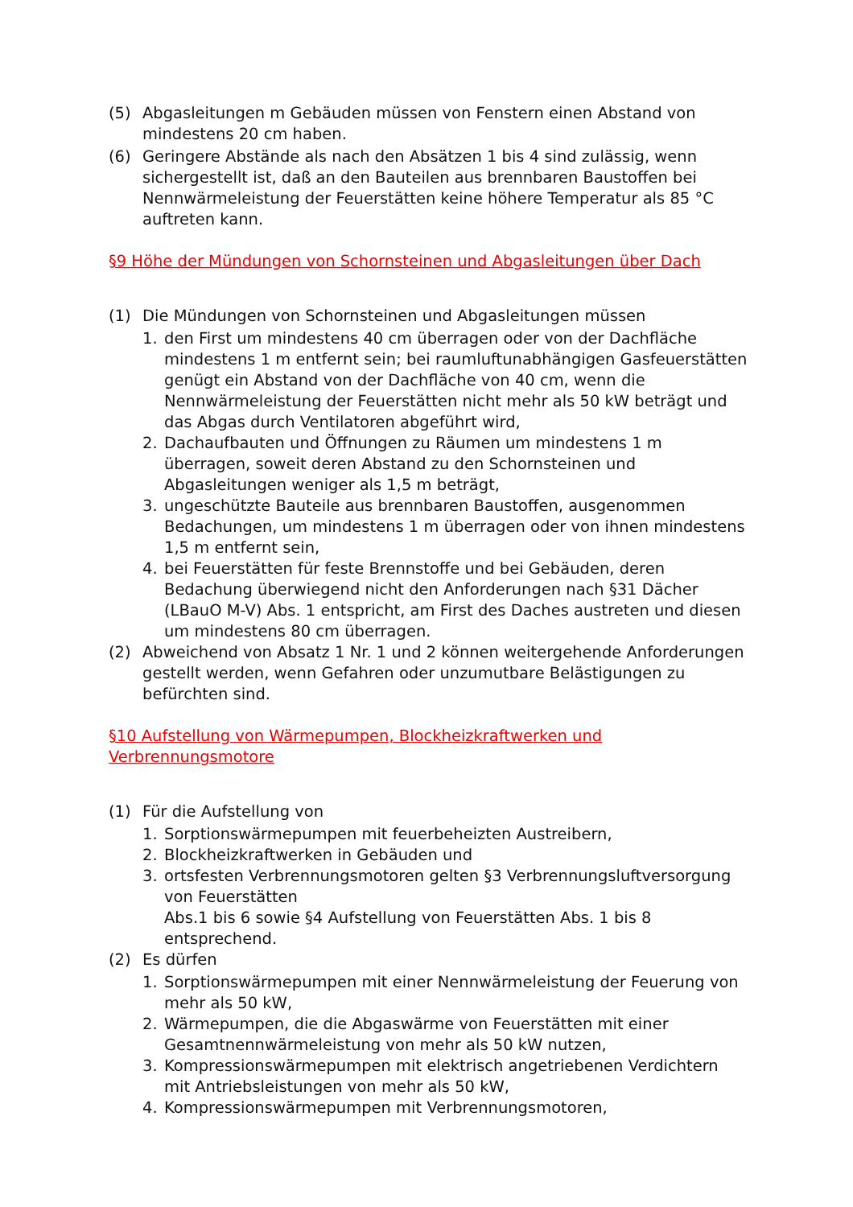(5) Abgasleitungen m Gebäuden müssen von Fenstern einen Abstand von mindestens 20 cm haben.
(6) Geringere Abstände als nach den Absätzen 1 bis 4 sind zulässig, wenn sichergestellt ist, daß an den Bauteilen aus brennbaren Baustoffen bei Nennwärmeleistung der Feuerstätten keine höhere Temperatur als 85 °C auftreten kann.
§9 Höhe der Mündungen von Schornsteinen und Abgasleitungen über Dach
(1) Die Mündungen von Schornsteinen und Abgasleitungen müssen
1. den First um mindestens 40 cm überragen oder von der Dachfläche mindestens 1 m entfernt sein; bei raumluftunabhängigen Gasfeuerstätten genügt ein Abstand von der Dachfläche von 40 cm, wenn die Nennwärmeleistung der Feuerstätten nicht mehr als 50 kW beträgt und das Abgas durch Ventilatoren abgeführt wird,
2. Dachaufbauten und Öffnungen zu Räumen um mindestens 1 m überragen, soweit deren Abstand zu den Schornsteinen und Abgasleitungen weniger als 1,5 m beträgt,
3. ungeschützte Bauteile aus brennbaren Baustoffen, ausgenommen Bedachungen, um mindestens 1 m überragen oder von ihnen mindestens 1,5 m entfernt sein,
4. bei Feuerstätten für feste Brennstoffe und bei Gebäuden, deren Bedachung überwiegend nicht den Anforderungen nach §31 Dächer (LBauO M-V) Abs. 1 entspricht, am First des Daches austreten und diesen um mindestens 80 cm überragen.
(2) Abweichend von Absatz 1 Nr. 1 und 2 können weitergehende Anforderungen gestellt werden, wenn Gefahren oder unzumutbare Belästigungen zu befürchten sind.
§10 Aufstellung von Wärmepumpen, Blockheizkraftwerken und Verbrennungsmotore
(1) Für die Aufstellung von
1. Sorptionswärmepumpen mit feuerbeheizten Austreibern,
2. Blockheizkraftwerken in Gebäuden und
3. ortsfesten Verbrennungsmotoren gelten §3 Verbrennungsluftversorgung von Feuerstätten
Abs.1 bis 6 sowie §4 Aufstellung von Feuerstätten Abs. 1 bis 8 entsprechend.
(2) Es dürfen
1. Sorptionswärmepumpen mit einer Nennwärmeleistung der Feuerung von mehr als 50 kW,
2. Wärmepumpen, die die Abgaswärme von Feuerstätten mit einer Gesamtnennwärmeleistung von mehr als 50 kW nutzen,
3. Kompressionswärmepumpen mit elektrisch angetriebenen Verdichtern mit Antriebsleistungen von mehr als 50 kW,
4. Kompressionswärmepumpen mit Verbrennungsmotoren,